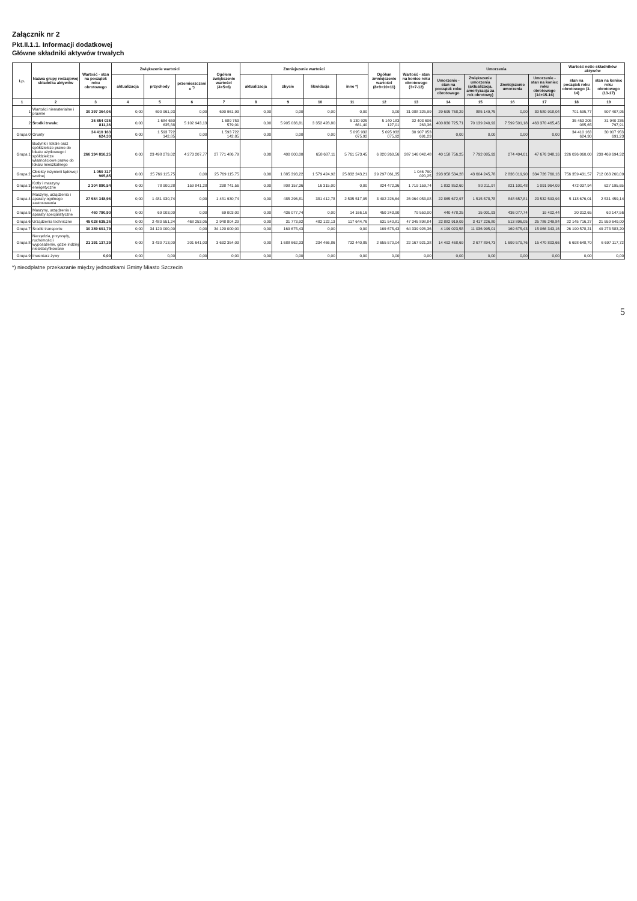Załącznik nr 2
Pkt.II.1.1. Informacji dodatkowej
Główne składniki aktywów trwałych
| Lp. | Nazwa grupy rodzajowej składnika aktywów | Wartość - stan na początek roku obrotowego | Zwiększenie wartości | | | Ogółem zwiększenie wartości (4+5+6) | Zmniejszenie wartości | | | | Ogółem zmniejszenie wartości (8+9+10+11) | Wartość - stan na koniec roku obrotowego (3+7-12) | Umorzenia | | | | Wartość netto składników aktywów | |
| --- | --- | --- | --- | --- | --- | --- | --- | --- | --- | --- | --- | --- | --- | --- | --- | --- | --- | --- |
| | | | aktualizacja | przychody | przemieszczenie <sup>*)</sup> | | aktualizacja | zbycie | likwidacja | inne *) | | | Umorzenie - stan na początek roku obrotowego | Zwiększenie umorzenia (aktualizacja, amortyzacja za rok obrotowy) | Zmniejszenie umorzenia | Umorzenie - stan na koniec roku obrotowego (14+15-16) | stan na początek roku obrotowego (3-14) | stan na koniec roku obrotowego (13-17) |
| 1 | 2 | 3 | 4 | 5 | 6 | 7 | 8 | 9 | 10 | 11 | 12 | 13 | 14 | 15 | 16 | 17 | 18 | 19 |
| 1 | Wartości niematerialne i prawne | 30 397 364,06 | 0,00 | 690 961,93 | 0,00 | 690 961,93 | 0,00 | 0,00 | 0,00 | 0,00 | 0,00 | 31 088 325,99 | 29 695 768,29 | 885 149,75 | 0,00 | 30 580 918,04 | 701 595,77 | 507 407,95 |
| 2 | Środki trwałe: | 35 854 035 811,36 | 0,00 | 1 684 650 635,88 | 5 102 943,13 | 1 689 753 579,01 | 0,00 | 5 905 036,81 | 3 352 428,80 | 5 130 925 661,40 | 5 140 183 127,01 | 32 403 606 263,36 | 400 830 725,71 | 70 139 240,92 | 7 599 501,18 | 463 370 465,45 | 35 453 205 085,65 | 31 940 235 797,91 |
| Grupa 0 | Grunty | 34 410 163 624,30 | 0,00 | 1 593 722 142,85 | 0,00 | 1 593 722 142,85 | 0,00 | 0,00 | 0,00 | 5 095 932 075,92 | 5 095 932 075,92 | 30 907 953 691,23 | 0,00 | 0,00 | 0,00 | 0,00 | 34 410 163 624,30 | 30 907 953 691,23 |
| Grupa 1 | Budynki i lokale oraz spółdzielcze prawo do lokalu użytkowego i spółdzielcze własnościowe prawo do lokalu mieszkalnego | 266 194 816,25 | 0,00 | 23 498 279,02 | 4 273 207,77 | 27 771 486,79 | 0,00 | 400 000,00 | 658 687,11 | 5 761 573,45 | 6 820 260,56 | 287 146 042,48 | 40 158 756,25 | 7 792 085,92 | 274 494,01 | 47 676 348,16 | 226 036 060,00 | 239 469 694,32 |
| Grupa 2 | Obiekty inżynierii lądowej i wodnej | 1 050 317 965,85 | 0,00 | 25 769 115,75 | 0,00 | 25 769 115,75 | 0,00 | 1 885 393,22 | 1 579 424,92 | 25 832 243,21 | 29 297 061,35 | 1 046 790 020,25 | 293 958 534,28 | 43 604 245,78 | 2 836 019,90 | 334 726 760,16 | 756 359 431,57 | 712 063 260,09 |
| Grupa 3 | Kotły i maszyny energetyczne | 2 304 890,54 | 0,00 | 78 900,28 | 159 841,28 | 238 741,56 | 0,00 | 808 157,36 | 16 315,00 | 0,00 | 824 472,36 | 1 719 159,74 | 1 832 852,60 | 80 211,97 | 821 100,48 | 1 091 964,09 | 472 037,94 | 627 195,65 |
| Grupa 4 | Maszyny, urządzenia i aparaty ogólnego zastosowania | 27 984 348,98 | 0,00 | 1 481 930,74 | 0,00 | 1 481 930,74 | 0,00 | 485 296,81 | 381 412,78 | 2 535 517,05 | 3 402 226,64 | 26 064 053,08 | 22 865 672,97 | 1 515 578,78 | 848 657,81 | 23 532 593,94 | 5 118 676,01 | 2 531 459,14 |
| Grupa 5 | Maszyny, urządzenia i aparaty specjalistyczne | 460 790,90 | 0,00 | 69 003,00 | 0,00 | 69 003,00 | 0,00 | 436 077,74 | 0,00 | 14 166,16 | 450 243,90 | 79 550,00 | 440 478,25 | 15 001,93 | 436 077,74 | 19 402,44 | 20 312,65 | 60 147,56 |
| Grupa 6 | Urządzenia techniczne | 45 028 635,36 | 0,00 | 2 480 551,24 | 468 253,05 | 2 948 804,29 | 0,00 | 31 773,92 | 482 122,13 | 117 644,76 | 631 540,81 | 47 345 898,84 | 22 882 919,09 | 3 417 226,80 | 513 896,05 | 25 786 249,84 | 22 145 716,27 | 21 559 649,00 |
| Grupa 7 | Środki transportu | 30 389 601,79 | 0,00 | 34 120 000,00 | 0,00 | 34 120 000,00 | 0,00 | 169 675,43 | 0,00 | 0,00 | 169 675,43 | 64 339 926,36 | 4 199 023,58 | 11 036 995,01 | 169 675,43 | 15 066 343,16 | 26 190 578,21 | 49 273 583,20 |
| Grupa 8 | Narzędzia, przyrządy, ruchomości i wyposażenie, gdzie indziej niesklasyfikowane | 21 191 137,39 | 0,00 | 3 430 713,00 | 201 641,03 | 3 632 354,03 | 0,00 | 1 688 662,33 | 234 466,86 | 732 440,85 | 2 655 570,04 | 22 167 921,38 | 14 492 468,69 | 2 677 894,73 | 1 699 579,76 | 15 470 803,66 | 6 698 648,70 | 6 697 117,72 |
| Grupa 9 | Inwentarz żywy | 0,00 | 0,00 | 0,00 | 0,00 | 0,00 | 0,00 | 0,00 | 0,00 | 0,00 | 0,00 | 0,00 | 0,00 | 0,00 | 0,00 | 0,00 | 0,00 | 0,00 |
*) nieodpłatne przekazanie między jednostkami Gminy Miasto Szczecin
5